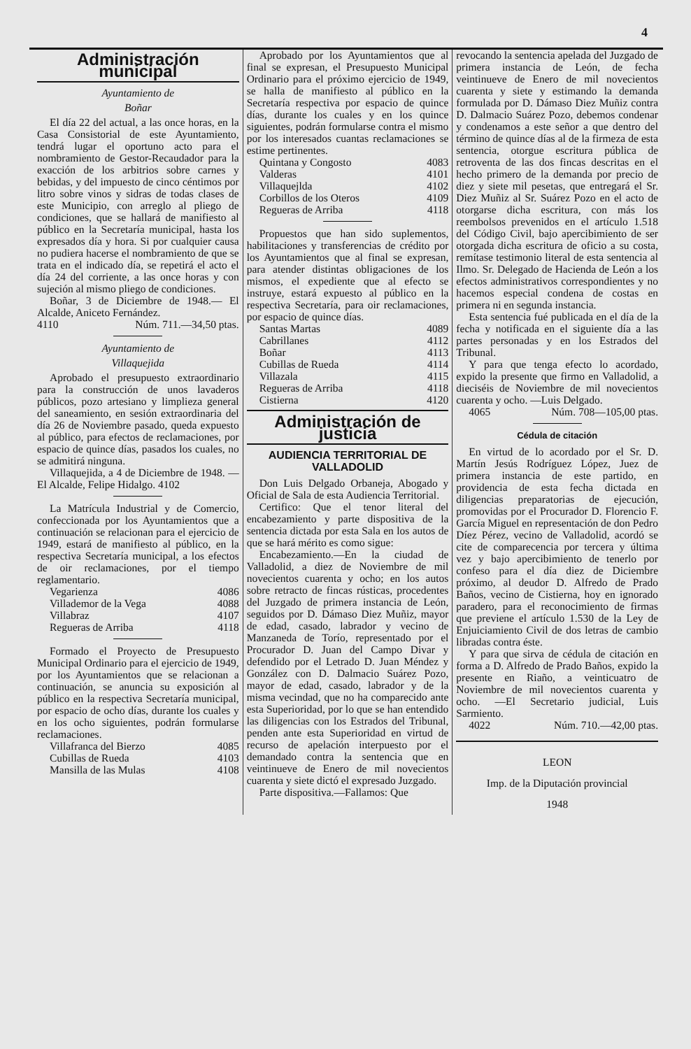4
Administración municipal
Ayuntamiento de
Boñar
El día 22 del actual, a las once horas, en la Casa Consistorial de este Ayuntamiento, tendrá lugar el oportuno acto para el nombramiento de Gestor-Recaudador para la exacción de los arbitrios sobre carnes y bebidas, y del impuesto de cinco céntimos por litro sobre vinos y sidras de todas clases de este Municipio, con arreglo al pliego de condiciones, que se hallará de manifiesto al público en la Secretaría municipal, hasta los expresados día y hora. Si por cualquier causa no pudiera hacerse el nombramiento de que se trata en el indicado día, se repetirá el acto el día 24 del corriente, a las once horas y con sujeción al mismo pliego de condiciones.
Boñar, 3 de Diciembre de 1948.— El Alcalde, Aniceto Fernández.
4110 Núm. 711.—34,50 ptas.
Ayuntamiento de
Villaquejida
Aprobado el presupuesto extraordinario para la construcción de unos lavaderos públicos, pozo artesiano y limplieza general del saneamiento, en sesión extraordinaria del día 26 de Noviembre pasado, queda expuesto al público, para efectos de reclamaciones, por espacio de quince días, pasados los cuales, no se admitirá ninguna.
Villaquejida, a 4 de Diciembre de 1948. — El Alcalde, Felipe Hidalgo. 4102
La Matrícula Industrial y de Comercio, confeccionada por los Ayuntamientos que a continuación se relacionan para el ejercicio de 1949, estará de manifiesto al público, en la respectiva Secretaría municipal, a los efectos de oir reclamaciones, por el tiempo reglamentario.
Vegarienza 4086
Villademor de la Vega 4088
Villabraz 4107
Regueras de Arriba 4118
Formado el Proyecto de Presupuesto Municipal Ordinario para el ejercicio de 1949, por los Ayuntamientos que se relacionan a continuación, se anuncia su exposición al público en la respectiva Secretaría municipal, por espacio de ocho días, durante los cuales y en los ocho siguientes, podrán formularse reclamaciones.
Villafranca del Bierzo 4085
Cubillas de Rueda 4103
Mansilla de las Mulas 4108
Aprobado por los Ayuntamientos que al final se expresan, el Presupuesto Municipal Ordinario para el próximo ejercicio de 1949, se halla de manifiesto al público en la Secretaría respectiva por espacio de quince días, durante los cuales y en los quince siguientes, podrán formularse contra el mismo por los interesados cuantas reclamaciones se estime pertinentes.
Quintana y Congosto 4083
Valderas 4101
Villaquejlda 4102
Corbillos de los Oteros 4109
Regueras de Arriba 4118
Propuestos que han sido suplementos, habilitaciones y transferencias de crédito por los Ayuntamientos que al final se expresan, para atender distintas obligaciones de los mismos, el expediente que al efecto se instruye, estará expuesto al público en la respectiva Secretaría, para oir reclamaciones, por espacio de quince días.
Santas Martas 4089
Cabrillanes 4112
Boñar 4113
Cubillas de Rueda 4114
Villazala 4115
Regueras de Arriba 4118
Cistierna 4120
Administración de justicia
AUDIENCIA TERRITORIAL DE VALLADOLID
Don Luis Delgado Orbaneja, Abogado y Oficial de Sala de esta Audiencia Territorial.
Certifico: Que el tenor literal del encabezamiento y parte dispositiva de la sentencia dictada por esta Sala en los autos de que se hará mérito es como sigue:
Encabezamiento.—En la ciudad de Valladolid, a diez de Noviembre de mil novecientos cuarenta y ocho; en los autos sobre retracto de fincas rústicas, procedentes del Juzgado de primera instancia de León, seguidos por D. Dámaso Diez Muñiz, mayor de edad, casado, labrador y vecino de Manzaneda de Torío, representado por el Procurador D. Juan del Campo Divar y defendido por el Letrado D. Juan Méndez y González con D. Dalmacio Suárez Pozo, mayor de edad, casado, labrador y de la misma vecindad, que no ha comparecido ante esta Superioridad, por lo que se han entendido las diligencias con los Estrados del Tribunal, penden ante esta Superioridad en virtud de recurso de apelación interpuesto por el demandado contra la sentencia que en veintinueve de Enero de mil novecientos cuarenta y siete dictó el expresado Juzgado.
Parte dispositiva.—Fallamos: Que
revocando la sentencia apelada del Juzgado de primera instancia de León, de fecha veintinueve de Enero de mil novecientos cuarenta y siete y estimando la demanda formulada por D. Dámaso Diez Muñiz contra D. Dalmacio Suárez Pozo, debemos condenar y condenamos a este señor a que dentro del término de quince días al de la firmeza de esta sentencia, otorgue escritura pública de retroventa de las dos fincas descritas en el hecho primero de la demanda por precio de diez y siete mil pesetas, que entregará el Sr. Diez Muñiz al Sr. Suárez Pozo en el acto de otorgarse dicha escritura, con más los reembolsos prevenidos en el artículo 1.518 del Código Civil, bajo apercibimiento de ser otorgada dicha escritura de oficio a su costa, remítase testimonio literal de esta sentencia al Ilmo. Sr. Delegado de Hacienda de León a los efectos administrativos correspondientes y no hacemos especial condena de costas en primera ni en segunda instancia.
Esta sentencia fué publicada en el día de la fecha y notificada en el siguiente día a las partes personadas y en los Estrados del Tribunal.
Y para que tenga efecto lo acordado, expido la presente que firmo en Valladolid, a dieciséis de Noviembre de mil novecientos cuarenta y ocho. —Luis Delgado.
4065 Núm. 708—105,00 ptas.
Cédula de citación
En virtud de lo acordado por el Sr. D. Martín Jesús Rodríguez López, Juez de primera instancia de este partido, en providencia de esta fecha dictada en diligencias preparatorias de ejecución, promovidas por el Procurador D. Florencio F. García Miguel en representación de don Pedro Díez Pérez, vecino de Valladolid, acordó se cite de comparecencia por tercera y última vez y bajo apercibimiento de tenerlo por confeso para el día diez de Diciembre próximo, al deudor D. Alfredo de Prado Baños, vecino de Cistierna, hoy en ignorado paradero, para el reconocimiento de firmas que previene el artículo 1.530 de la Ley de Enjuiciamiento Civil de dos letras de cambio libradas contra éste.
Y para que sirva de cédula de citación en forma a D. Alfredo de Prado Baños, expido la presente en Riaño, a veinticuatro de Noviembre de mil novecientos cuarenta y ocho. —El Secretario judicial, Luis Sarmiento.
4022 Núm. 710.—42,00 ptas.
LEON
Imp. de la Diputación provincial
1948